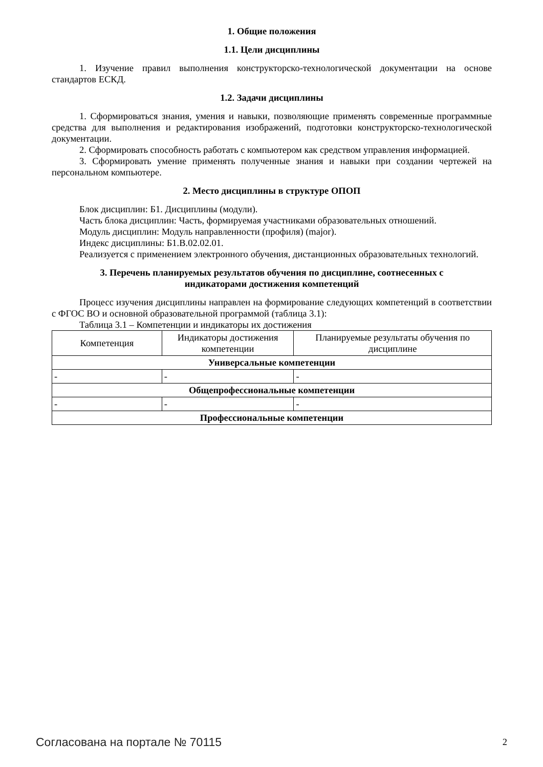1. Общие положения
1.1. Цели дисциплины
1. Изучение правил выполнения конструкторско-технологической документации на основе стандартов ЕСКД.
1.2. Задачи дисциплины
1. Сформироваться знания, умения и навыки, позволяющие применять современные программные средства для выполнения и редактирования изображений, подготовки конструкторско-технологической документации.
2. Сформировать способность работать с компьютером как средством управления информацией.
3. Сформировать умение применять полученные знания и навыки при создании чертежей на персональном компьютере.
2. Место дисциплины в структуре ОПОП
Блок дисциплин: Б1. Дисциплины (модули).
Часть блока дисциплин: Часть, формируемая участниками образовательных отношений.
Модуль дисциплин: Модуль направленности (профиля) (major).
Индекс дисциплины: Б1.В.02.02.01.
Реализуется с применением электронного обучения, дистанционных образовательных технологий.
3. Перечень планируемых результатов обучения по дисциплине, соотнесенных с
индикаторами достижения компетенций
Процесс изучения дисциплины направлен на формирование следующих компетенций в соответствии с ФГОС ВО и основной образовательной программой (таблица 3.1):
Таблица 3.1 – Компетенции и индикаторы их достижения
| Компетенция | Индикаторы достижения компетенции | Планируемые результаты обучения по дисциплине |
| --- | --- | --- |
| Универсальные компетенции | | |
| - | - | - |
| Общепрофессиональные компетенции | | |
| - | - | - |
| Профессиональные компетенции | | |
Согласована на портале № 70115 2